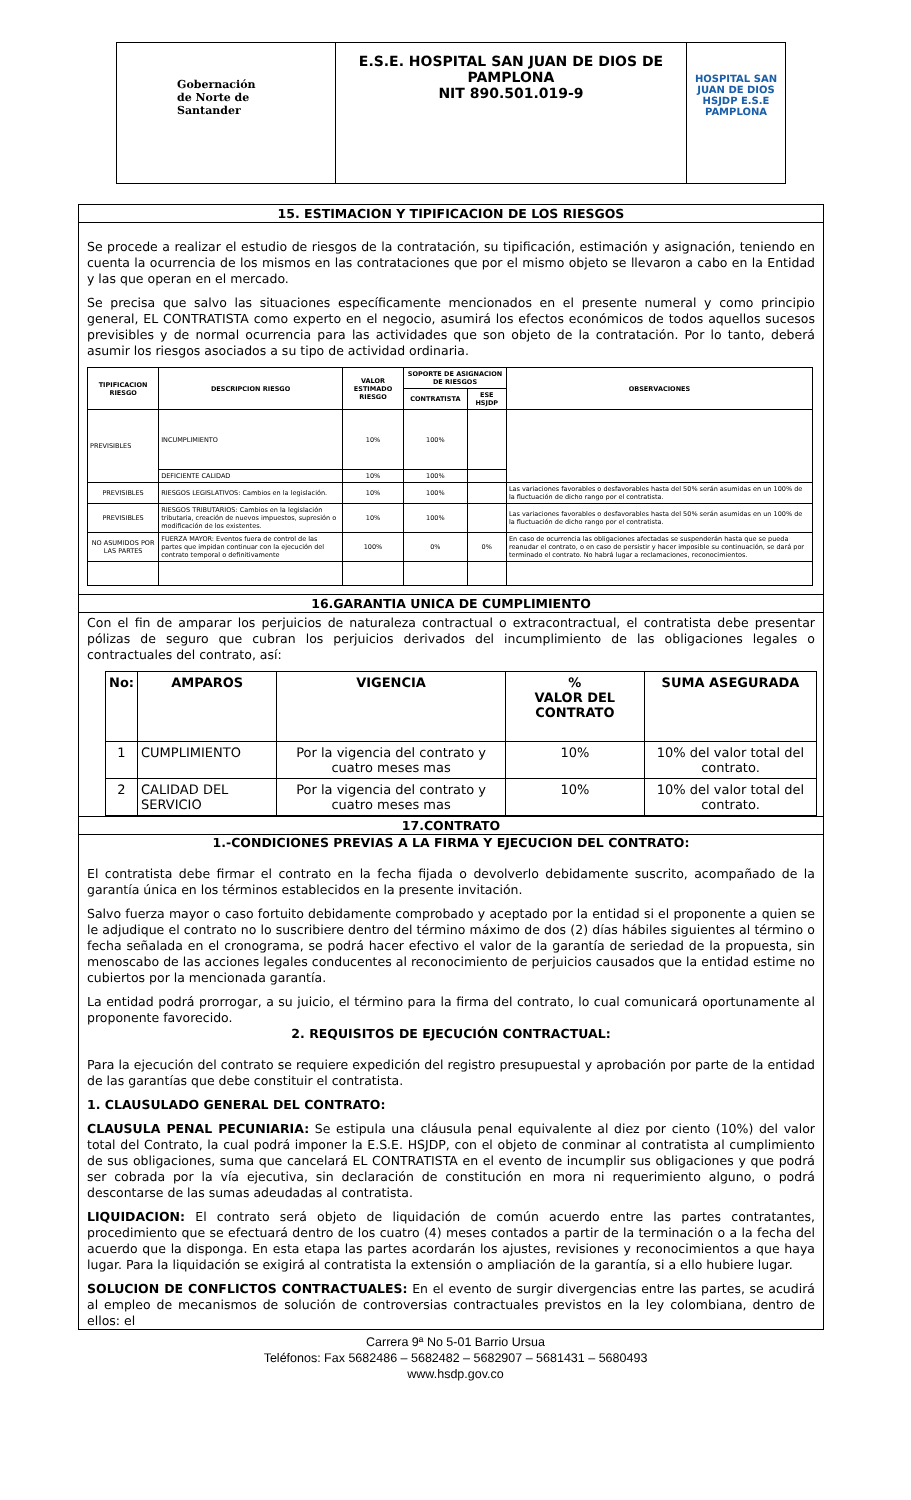| Gobernación de Norte de Santander | E.S.E. HOSPITAL SAN JUAN DE DIOS DE PAMPLONA NIT 890.501.019-9 | HOSPITAL SAN JUAN DE DIOS HSJDP E.S.E PAMPLONA |
15. ESTIMACION Y TIPIFICACION DE LOS RIESGOS
Se procede a realizar el estudio de riesgos de la contratación, su tipificación, estimación y asignación, teniendo en cuenta la ocurrencia de los mismos en las contrataciones que por el mismo objeto se llevaron a cabo en la Entidad y las que operan en el mercado.
Se precisa que salvo las situaciones específicamente mencionados en el presente numeral y como principio general, EL CONTRATISTA como experto en el negocio, asumirá los efectos económicos de todos aquellos sucesos previsibles y de normal ocurrencia para las actividades que son objeto de la contratación. Por lo tanto, deberá asumir los riesgos asociados a su tipo de actividad ordinaria.
| TIPIFICACION RIESGO | DESCRIPCION RIESGO | VALOR ESTIMADO RIESGO | SOPORTE DE ASIGNACION DE RIESGOS | | OBSERVACIONES |
| --- | --- | --- | --- | --- | --- |
| | | | CONTRATISTA | ESE HSJDP | |
| PREVISIBLES | INCUMPLIMIENTO | 10% | 100% | | |
| | DEFICIENTE CALIDAD | 10% | 100% | | |
| PREVISIBLES | RIESGOS LEGISLATIVOS: Cambios en la legislación. | 10% | 100% | | Las variaciones favorables o desfavorables hasta del 50% serán asumidas en un 100% de la fluctuación de dicho rango por el contratista. |
| PREVISIBLES | RIESGOS TRIBUTARIOS: Cambios en la legislación tributaria, creación de nuevos impuestos, supresión o modificación de los existentes. | 10% | 100% | | Las variaciones favorables o desfavorables hasta del 50% serán asumidas en un 100% de la fluctuación de dicho rango por el contratista. |
| NO ASUMIDOS POR LAS PARTES | FUERZA MAYOR: Eventos fuera de control de las partes que impidan continuar con la ejecución del contrato temporal o definitivamente | 100% | 0% | 0% | En caso de ocurrencia las obligaciones afectadas se suspenderán hasta que se pueda reanudar el contrato, o en caso de persistir y hacer imposible su continuación, se dará por terminado el contrato. No habrá lugar a reclamaciones, reconocimientos. |
16.GARANTIA UNICA DE CUMPLIMIENTO
Con el fin de amparar los perjuicios de naturaleza contractual o extracontractual, el contratista debe presentar pólizas de seguro que cubran los perjuicios derivados del incumplimiento de las obligaciones legales o contractuales del contrato, así:
| No: | AMPAROS | VIGENCIA | % VALOR DEL CONTRATO | SUMA ASEGURADA |
| --- | --- | --- | --- | --- |
| 1 | CUMPLIMIENTO | Por la vigencia del contrato y cuatro meses mas | 10% | 10% del valor total del contrato. |
| 2 | CALIDAD DEL SERVICIO | Por la vigencia del contrato y cuatro meses mas | 10% | 10% del valor total del contrato. |
17.CONTRATO
1.-CONDICIONES PREVIAS A LA FIRMA Y EJECUCION DEL CONTRATO:
El contratista debe firmar el contrato en la fecha fijada o devolverlo debidamente suscrito, acompañado de la garantía única en los términos establecidos en la presente invitación.
Salvo fuerza mayor o caso fortuito debidamente comprobado y aceptado por la entidad si el proponente a quien se le adjudique el contrato no lo suscribiere dentro del término máximo de dos (2) días hábiles siguientes al término o fecha señalada en el cronograma, se podrá hacer efectivo el valor de la garantía de seriedad de la propuesta, sin menoscabo de las acciones legales conducentes al reconocimiento de perjuicios causados que la entidad estime no cubiertos por la mencionada garantía.
La entidad podrá prorrogar, a su juicio, el término para la firma del contrato, lo cual comunicará oportunamente al proponente favorecido.
2. REQUISITOS DE EJECUCIÓN CONTRACTUAL:
Para la ejecución del contrato se requiere expedición del registro presupuestal y aprobación por parte de la entidad de las garantías que debe constituir el contratista.
1. CLAUSULADO GENERAL DEL CONTRATO:
CLAUSULA PENAL PECUNIARIA: Se estipula una cláusula penal equivalente al diez por ciento (10%) del valor total del Contrato, la cual podrá imponer la E.S.E. HSJDP, con el objeto de conminar al contratista al cumplimiento de sus obligaciones, suma que cancelará EL CONTRATISTA en el evento de incumplir sus obligaciones y que podrá ser cobrada por la vía ejecutiva, sin declaración de constitución en mora ni requerimiento alguno, o podrá descontarse de las sumas adeudadas al contratista.
LIQUIDACION: El contrato será objeto de liquidación de común acuerdo entre las partes contratantes, procedimiento que se efectuará dentro de los cuatro (4) meses contados a partir de la terminación o a la fecha del acuerdo que la disponga. En esta etapa las partes acordarán los ajustes, revisiones y reconocimientos a que haya lugar. Para la liquidación se exigirá al contratista la extensión o ampliación de la garantía, si a ello hubiere lugar.
SOLUCION DE CONFLICTOS CONTRACTUALES: En el evento de surgir divergencias entre las partes, se acudirá al empleo de mecanismos de solución de controversias contractuales previstos en la ley colombiana, dentro de ellos: el
Carrera 9ª No 5-01 Barrio Ursua
Teléfonos: Fax 5682486 – 5682482 – 5682907 – 5681431 – 5680493
www.hsdp.gov.co